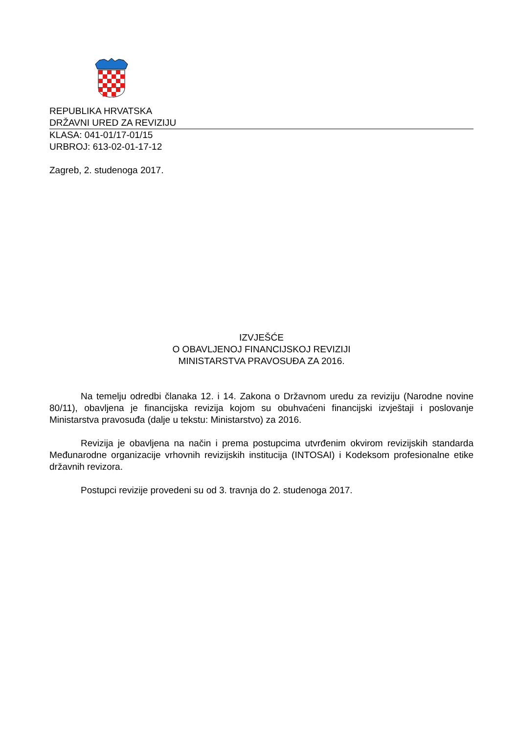REPUBLIKA HRVATSKA
DRŽAVNI URED ZA REVIZIJU
KLASA: 041-01/17-01/15
URBROJ: 613-02-01-17-12
Zagreb, 2. studenoga 2017.
IZVJEŠĆE
O OBAVLJENOJ FINANCIJSKOJ REVIZIJI
MINISTARSTVA PRAVOSUĐA ZA 2016.
Na temelju odredbi članaka 12. i 14. Zakona o Državnom uredu za reviziju (Narodne novine 80/11), obavljena je financijska revizija kojom su obuhvaćeni financijski izvještaji i poslovanje Ministarstva pravosuđa (dalje u tekstu: Ministarstvo) za 2016.
Revizija je obavljena na način i prema postupcima utvrđenim okvirom revizijskih standarda Međunarodne organizacije vrhovnih revizijskih institucija (INTOSAI) i Kodeksom profesionalne etike državnih revizora.
Postupci revizije provedeni su od 3. travnja do 2. studenoga 2017.